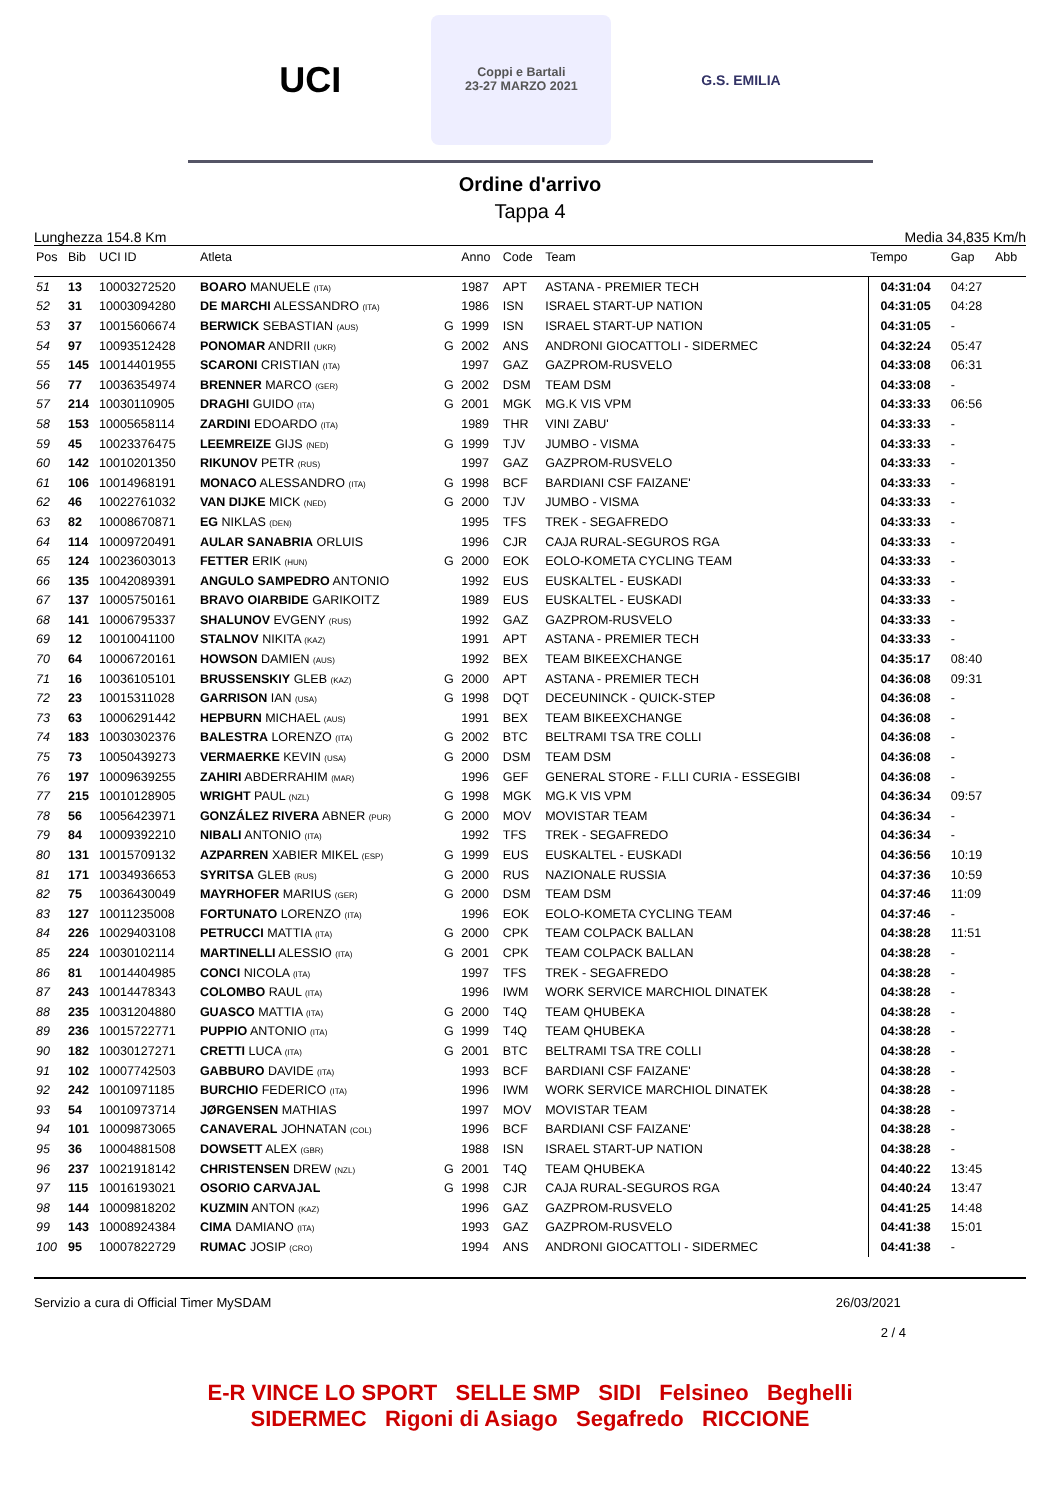UCI
Coppi e Bartali
23-27 MARZO 2021
G.S. EMILIA
Ordine d'arrivo
Tappa 4
Lunghezza 154.8 Km Media 34,835 Km/h
| Pos | Bib | UCI ID | Atleta | | Anno | Code | Team | Tempo | Gap | Abb |
| --- | --- | --- | --- | --- | --- | --- | --- | --- | --- | --- |
| 51 | 13 | 10003272520 | BOARO MANUELE (ITA) | | 1987 | APT | ASTANA - PREMIER TECH | 04:31:04 | 04:27 | |
| 52 | 31 | 10003094280 | DE MARCHI ALESSANDRO (ITA) | | 1986 | ISN | ISRAEL START-UP NATION | 04:31:05 | 04:28 | |
| 53 | 37 | 10015606674 | BERWICK SEBASTIAN (AUS) | G | 1999 | ISN | ISRAEL START-UP NATION | 04:31:05 | - | |
| 54 | 97 | 10093512428 | PONOMAR ANDRII (UKR) | G | 2002 | ANS | ANDRONI GIOCATTOLI - SIDERMEC | 04:32:24 | 05:47 | |
| 55 | 145 | 10014401955 | SCARONI CRISTIAN (ITA) | | 1997 | GAZ | GAZPROM-RUSVELO | 04:33:08 | 06:31 | |
| 56 | 77 | 10036354974 | BRENNER MARCO (GER) | G | 2002 | DSM | TEAM DSM | 04:33:08 | - | |
| 57 | 214 | 10030110905 | DRAGHI GUIDO (ITA) | G | 2001 | MGK | MG.K VIS VPM | 04:33:33 | 06:56 | |
| 58 | 153 | 10005658114 | ZARDINI EDOARDO (ITA) | | 1989 | THR | VINI ZABU' | 04:33:33 | - | |
| 59 | 45 | 10023376475 | LEEMREIZE GIJS (NED) | G | 1999 | TJV | JUMBO - VISMA | 04:33:33 | - | |
| 60 | 142 | 10010201350 | RIKUNOV PETR (RUS) | | 1997 | GAZ | GAZPROM-RUSVELO | 04:33:33 | - | |
| 61 | 106 | 10014968191 | MONACO ALESSANDRO (ITA) | G | 1998 | BCF | BARDIANI CSF FAIZANE' | 04:33:33 | - | |
| 62 | 46 | 10022761032 | VAN DIJKE MICK (NED) | G | 2000 | TJV | JUMBO - VISMA | 04:33:33 | - | |
| 63 | 82 | 10008670871 | EG NIKLAS (DEN) | | 1995 | TFS | TREK - SEGAFREDO | 04:33:33 | - | |
| 64 | 114 | 10009720491 | AULAR SANABRIA ORLUIS | | 1996 | CJR | CAJA RURAL-SEGUROS RGA | 04:33:33 | - | |
| 65 | 124 | 10023603013 | FETTER ERIK (HUN) | G | 2000 | EOK | EOLO-KOMETA CYCLING TEAM | 04:33:33 | - | |
| 66 | 135 | 10042089391 | ANGULO SAMPEDRO ANTONIO | | 1992 | EUS | EUSKALTEL - EUSKADI | 04:33:33 | - | |
| 67 | 137 | 10005750161 | BRAVO OIARBIDE GARIKOITZ | | 1989 | EUS | EUSKALTEL - EUSKADI | 04:33:33 | - | |
| 68 | 141 | 10006795337 | SHALUNOV EVGENY (RUS) | | 1992 | GAZ | GAZPROM-RUSVELO | 04:33:33 | - | |
| 69 | 12 | 10010041100 | STALNOV NIKITA (KAZ) | | 1991 | APT | ASTANA - PREMIER TECH | 04:33:33 | - | |
| 70 | 64 | 10006720161 | HOWSON DAMIEN (AUS) | | 1992 | BEX | TEAM BIKEEXCHANGE | 04:35:17 | 08:40 | |
| 71 | 16 | 10036105101 | BRUSSENSKIY GLEB (KAZ) | G | 2000 | APT | ASTANA - PREMIER TECH | 04:36:08 | 09:31 | |
| 72 | 23 | 10015311028 | GARRISON IAN (USA) | G | 1998 | DQT | DECEUNINCK - QUICK-STEP | 04:36:08 | - | |
| 73 | 63 | 10006291442 | HEPBURN MICHAEL (AUS) | | 1991 | BEX | TEAM BIKEEXCHANGE | 04:36:08 | - | |
| 74 | 183 | 10030302376 | BALESTRA LORENZO (ITA) | G | 2002 | BTC | BELTRAMI TSA TRE COLLI | 04:36:08 | - | |
| 75 | 73 | 10050439273 | VERMAERKE KEVIN (USA) | G | 2000 | DSM | TEAM DSM | 04:36:08 | - | |
| 76 | 197 | 10009639255 | ZAHIRI ABDERRAHIM (MAR) | | 1996 | GEF | GENERAL STORE - F.LLI CURIA - ESSEGIBI | 04:36:08 | - | |
| 77 | 215 | 10010128905 | WRIGHT PAUL (NZL) | G | 1998 | MGK | MG.K VIS VPM | 04:36:34 | 09:57 | |
| 78 | 56 | 10056423971 | GONZÁLEZ RIVERA ABNER (PUR) | G | 2000 | MOV | MOVISTAR TEAM | 04:36:34 | - | |
| 79 | 84 | 10009392210 | NIBALI ANTONIO (ITA) | | 1992 | TFS | TREK - SEGAFREDO | 04:36:34 | - | |
| 80 | 131 | 10015709132 | AZPARREN XABIER MIKEL (ESP) | G | 1999 | EUS | EUSKALTEL - EUSKADI | 04:36:56 | 10:19 | |
| 81 | 171 | 10034936653 | SYRITSA GLEB (RUS) | G | 2000 | RUS | NAZIONALE RUSSIA | 04:37:36 | 10:59 | |
| 82 | 75 | 10036430049 | MAYRHOFER MARIUS (GER) | G | 2000 | DSM | TEAM DSM | 04:37:46 | 11:09 | |
| 83 | 127 | 10011235008 | FORTUNATO LORENZO (ITA) | | 1996 | EOK | EOLO-KOMETA CYCLING TEAM | 04:37:46 | - | |
| 84 | 226 | 10029403108 | PETRUCCI MATTIA (ITA) | G | 2000 | CPK | TEAM COLPACK BALLAN | 04:38:28 | 11:51 | |
| 85 | 224 | 10030102114 | MARTINELLI ALESSIO (ITA) | G | 2001 | CPK | TEAM COLPACK BALLAN | 04:38:28 | - | |
| 86 | 81 | 10014404985 | CONCI NICOLA (ITA) | | 1997 | TFS | TREK - SEGAFREDO | 04:38:28 | - | |
| 87 | 243 | 10014478343 | COLOMBO RAUL (ITA) | | 1996 | IWM | WORK SERVICE MARCHIOL DINATEK | 04:38:28 | - | |
| 88 | 235 | 10031204880 | GUASCO MATTIA (ITA) | G | 2000 | T4Q | TEAM QHUBEKA | 04:38:28 | - | |
| 89 | 236 | 10015722771 | PUPPIO ANTONIO (ITA) | G | 1999 | T4Q | TEAM QHUBEKA | 04:38:28 | - | |
| 90 | 182 | 10030127271 | CRETTI LUCA (ITA) | G | 2001 | BTC | BELTRAMI TSA TRE COLLI | 04:38:28 | - | |
| 91 | 102 | 10007742503 | GABBURO DAVIDE (ITA) | | 1993 | BCF | BARDIANI CSF FAIZANE' | 04:38:28 | - | |
| 92 | 242 | 10010971185 | BURCHIO FEDERICO (ITA) | | 1996 | IWM | WORK SERVICE MARCHIOL DINATEK | 04:38:28 | - | |
| 93 | 54 | 10010973714 | JØRGENSEN MATHIAS | | 1997 | MOV | MOVISTAR TEAM | 04:38:28 | - | |
| 94 | 101 | 10009873065 | CANAVERAL JOHNATAN (COL) | | 1996 | BCF | BARDIANI CSF FAIZANE' | 04:38:28 | - | |
| 95 | 36 | 10004881508 | DOWSETT ALEX (GBR) | | 1988 | ISN | ISRAEL START-UP NATION | 04:38:28 | - | |
| 96 | 237 | 10021918142 | CHRISTENSEN DREW (NZL) | G | 2001 | T4Q | TEAM QHUBEKA | 04:40:22 | 13:45 | |
| 97 | 115 | 10016193021 | OSORIO CARVAJAL | G | 1998 | CJR | CAJA RURAL-SEGUROS RGA | 04:40:24 | 13:47 | |
| 98 | 144 | 10009818202 | KUZMIN ANTON (KAZ) | | 1996 | GAZ | GAZPROM-RUSVELO | 04:41:25 | 14:48 | |
| 99 | 143 | 10008924384 | CIMA DAMIANO (ITA) | | 1993 | GAZ | GAZPROM-RUSVELO | 04:41:38 | 15:01 | |
| 100 | 95 | 10007822729 | RUMAC JOSIP (CRO) | | 1994 | ANS | ANDRONI GIOCATTOLI - SIDERMEC | 04:41:38 | - | |
Servizio a cura di Official Timer MySDAM 26/03/2021
2 / 4
E-R VINCE LO SPORT SELLE SMP SIDI Felsineo Beghelli
SIDERMEC Rigoni di Asiago Segafredo RICCIONE